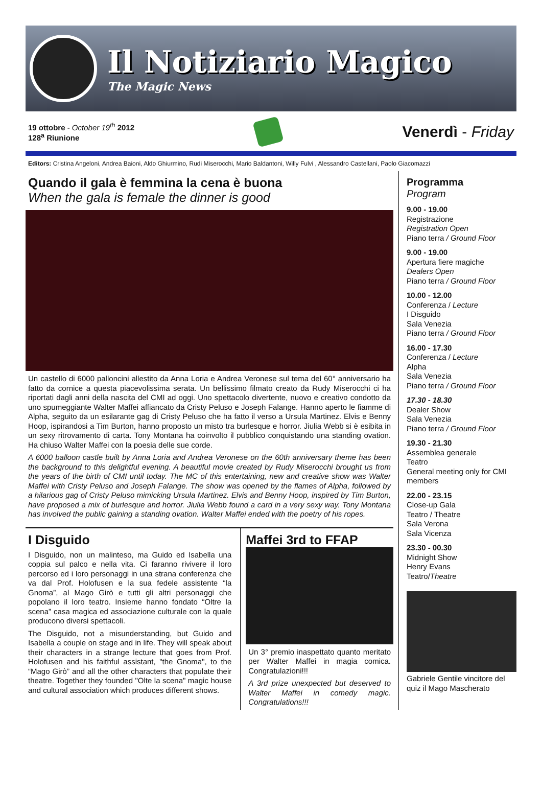Il Notiziario Magico
The Magic News
19 ottobre - October 19<sup>th</sup> 2012
128<sup>a</sup> Riunione
Venerdì - Friday
Editors: Cristina Angeloni, Andrea Baioni, Aldo Ghiurmino, Rudi Miserocchi, Mario Baldantoni, Willy Fulvi , Alessandro Castellani, Paolo Giacomazzi
Quando il gala è femmina la cena è buona
When the gala is female the dinner is good
Un castello di 6000 palloncini allestito da Anna Loria e Andrea Veronese sul tema del 60° anniversario ha fatto da cornice a questa piacevolissima serata. Un bellissimo filmato creato da Rudy Miserocchi ci ha riportati dagli anni della nascita del CMI ad oggi. Uno spettacolo divertente, nuovo e creativo condotto da uno spumeggiante Walter Maffei affiancato da Cristy Peluso e Joseph Falange. Hanno aperto le fiamme di Alpha, seguito da un esilarante gag di Cristy Peluso che ha fatto il verso a Ursula Martinez. Elvis e Benny Hoop, ispirandosi a Tim Burton, hanno proposto un misto tra burlesque e horror. Jiulia Webb si è esibita in un sexy ritrovamento di carta. Tony Montana ha coinvolto il pubblico conquistando una standing ovation. Ha chiuso Walter Maffei con la poesia delle sue corde.
A 6000 balloon castle built by Anna Loria and Andrea Veronese on the 60th anniversary theme has been the background to this delightful evening. A beautiful movie created by Rudy Miserocchi brought us from the years of the birth of CMI until today. The MC of this entertaining, new and creative show was Walter Maffei with Cristy Peluso and Joseph Falange. The show was opened by the flames of Alpha, followed by a hilarious gag of Cristy Peluso mimicking Ursula Martinez. Elvis and Benny Hoop, inspired by Tim Burton, have proposed a mix of burlesque and horror. Jiulia Webb found a card in a very sexy way. Tony Montana has involved the public gaining a standing ovation. Walter Maffei ended with the poetry of his ropes.
I Disguido
I Disguido, non un malinteso, ma Guido ed Isabella una coppia sul palco e nella vita. Ci faranno rivivere il loro percorso ed i loro personaggi in una strana conferenza che va dal Prof. Holofusen e la sua fedele assistente “la Gnoma”, al Mago Girò e tutti gli altri personaggi che popolano il loro teatro. Insieme hanno fondato “Oltre la scena” casa magica ed associazione culturale con la quale producono diversi spettacoli.
The Disguido, not a misunderstanding, but Guido and Isabella a couple on stage and in life. They will speak about their characters in a strange lecture that goes from Prof. Holofusen and his faithful assistant, "the Gnoma", to the “Mago Girò” and all the other characters that populate their theatre. Together they founded "Olte la scena" magic house and cultural association which produces different shows.
Maffei 3rd to FFAP
Un 3° premio inaspettato quanto meritato per Walter Maffei in magia comica. Congratulazioni!!!
A 3rd prize unexpected but deserved to Walter Maffei in comedy magic. Congratulations!!!
Programma
Program
9.00 - 19.00
Registrazione
Registration Open
Piano terra / Ground Floor
9.00 - 19.00
Apertura fiere magiche
Dealers Open
Piano terra / Ground Floor
10.00 - 12.00
Conferenza / Lecture
I Disguido
Sala Venezia
Piano terra / Ground Floor
16.00 - 17.30
Conferenza / Lecture
Alpha
Sala Venezia
Piano terra / Ground Floor
17.30 - 18.30
Dealer Show
Sala Venezia
Piano terra / Ground Floor
19.30 - 21.30
Assemblea generale
Teatro
General meeting only for CMI members
22.00 - 23.15
Close-up Gala
Teatro / Theatre
Sala Verona
Sala Vicenza
23.30 - 00.30
Midnight Show
Henry Evans
Teatro/Theatre
Gabriele Gentile vincitore del quiz il Mago Mascherato